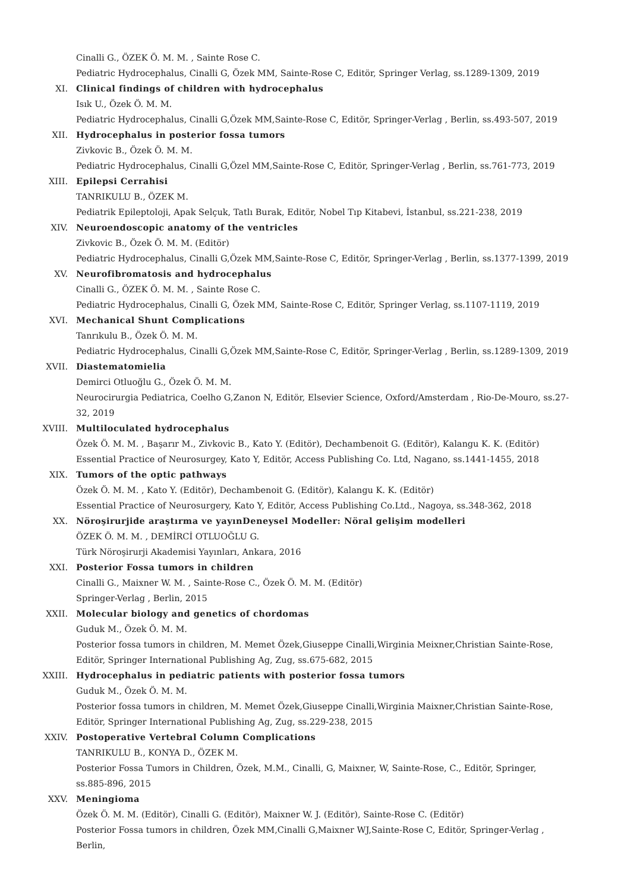Cinalli G., ÖZEK Ö. M. M. , Sainte Rose C.
Pediatric Hydrocephalus, Cinalli G, Özek MM, Sainte-Rose C, Editör, Springer Verlag, ss.1289-1309, 2019
XI. Clinical findings of children with hydrocephalus
Isık U., Özek Ö. M. M.
Pediatric Hydrocephalus, Cinalli G,Özek MM,Sainte-Rose C, Editör, Springer-Verlag , Berlin, ss.493-507, 2019
XII. Hydrocephalus in posterior fossa tumors
Zivkovic B., Özek Ö. M. M.
Pediatric Hydrocephalus, Cinalli G,Özel MM,Sainte-Rose C, Editör, Springer-Verlag , Berlin, ss.761-773, 2019
XIII. Epilepsi Cerrahisi
TANRIKULU B., ÖZEK M.
Pediatrik Epileptoloji, Apak Selçuk, Tatlı Burak, Editör, Nobel Tıp Kitabevi, İstanbul, ss.221-238, 2019
XIV. Neuroendoscopic anatomy of the ventricles
Zivkovic B., Özek Ö. M. M. (Editör)
Pediatric Hydrocephalus, Cinalli G,Özek MM,Sainte-Rose C, Editör, Springer-Verlag , Berlin, ss.1377-1399, 2019
XV. Neurofibromatosis and hydrocephalus
Cinalli G., ÖZEK Ö. M. M. , Sainte Rose C.
Pediatric Hydrocephalus, Cinalli G, Özek MM, Sainte-Rose C, Editör, Springer Verlag, ss.1107-1119, 2019
XVI. Mechanical Shunt Complications
Tanrıkulu B., Özek Ö. M. M.
Pediatric Hydrocephalus, Cinalli G,Özek MM,Sainte-Rose C, Editör, Springer-Verlag , Berlin, ss.1289-1309, 2019
XVII. Diastematomielia
Demirci Otluoğlu G., Özek Ö. M. M.
Neurocirurgia Pediatrica, Coelho G,Zanon N, Editör, Elsevier Science, Oxford/Amsterdam , Rio-De-Mouro, ss.27-32, 2019
XVIII. Multiloculated hydrocephalus
Özek Ö. M. M. , Başarır M., Zivkovic B., Kato Y. (Editör), Dechambenoit G. (Editör), Kalangu K. K. (Editör)
Essential Practice of Neurosurgey, Kato Y, Editör, Access Publishing Co. Ltd, Nagano, ss.1441-1455, 2018
XIX. Tumors of the optic pathways
Özek Ö. M. M. , Kato Y. (Editör), Dechambenoit G. (Editör), Kalangu K. K. (Editör)
Essential Practice of Neurosurgery, Kato Y, Editör, Access Publishing Co.Ltd., Nagoya, ss.348-362, 2018
XX. Nöroşirurjide araştırma ve yayınDeneysel Modeller: Nöral gelişim modelleri
ÖZEK Ö. M. M. , DEMİRCİ OTLUOĞLU G.
Türk Nöroşirurji Akademisi Yayınları, Ankara, 2016
XXI. Posterior Fossa tumors in children
Cinalli G., Maixner W. M. , Sainte-Rose C., Özek Ö. M. M. (Editör)
Springer-Verlag , Berlin, 2015
XXII. Molecular biology and genetics of chordomas
Guduk M., Özek Ö. M. M.
Posterior fossa tumors in children, M. Memet Özek,Giuseppe Cinalli,Wirginia Meixner,Christian Sainte-Rose, Editör, Springer International Publishing Ag, Zug, ss.675-682, 2015
XXIII. Hydrocephalus in pediatric patients with posterior fossa tumors
Guduk M., Özek Ö. M. M.
Posterior fossa tumors in children, M. Memet Özek,Giuseppe Cinalli,Wirginia Maixner,Christian Sainte-Rose, Editör, Springer International Publishing Ag, Zug, ss.229-238, 2015
XXIV. Postoperative Vertebral Column Complications
TANRIKULU B., KONYA D., ÖZEK M.
Posterior Fossa Tumors in Children, Özek, M.M., Cinalli, G, Maixner, W, Sainte-Rose, C., Editör, Springer, ss.885-896, 2015
XXV. Meningioma
Özek Ö. M. M. (Editör), Cinalli G. (Editör), Maixner W. J. (Editör), Sainte-Rose C. (Editör)
Posterior Fossa tumors in children, Özek MM,Cinalli G,Maixner WJ,Sainte-Rose C, Editör, Springer-Verlag , Berlin,